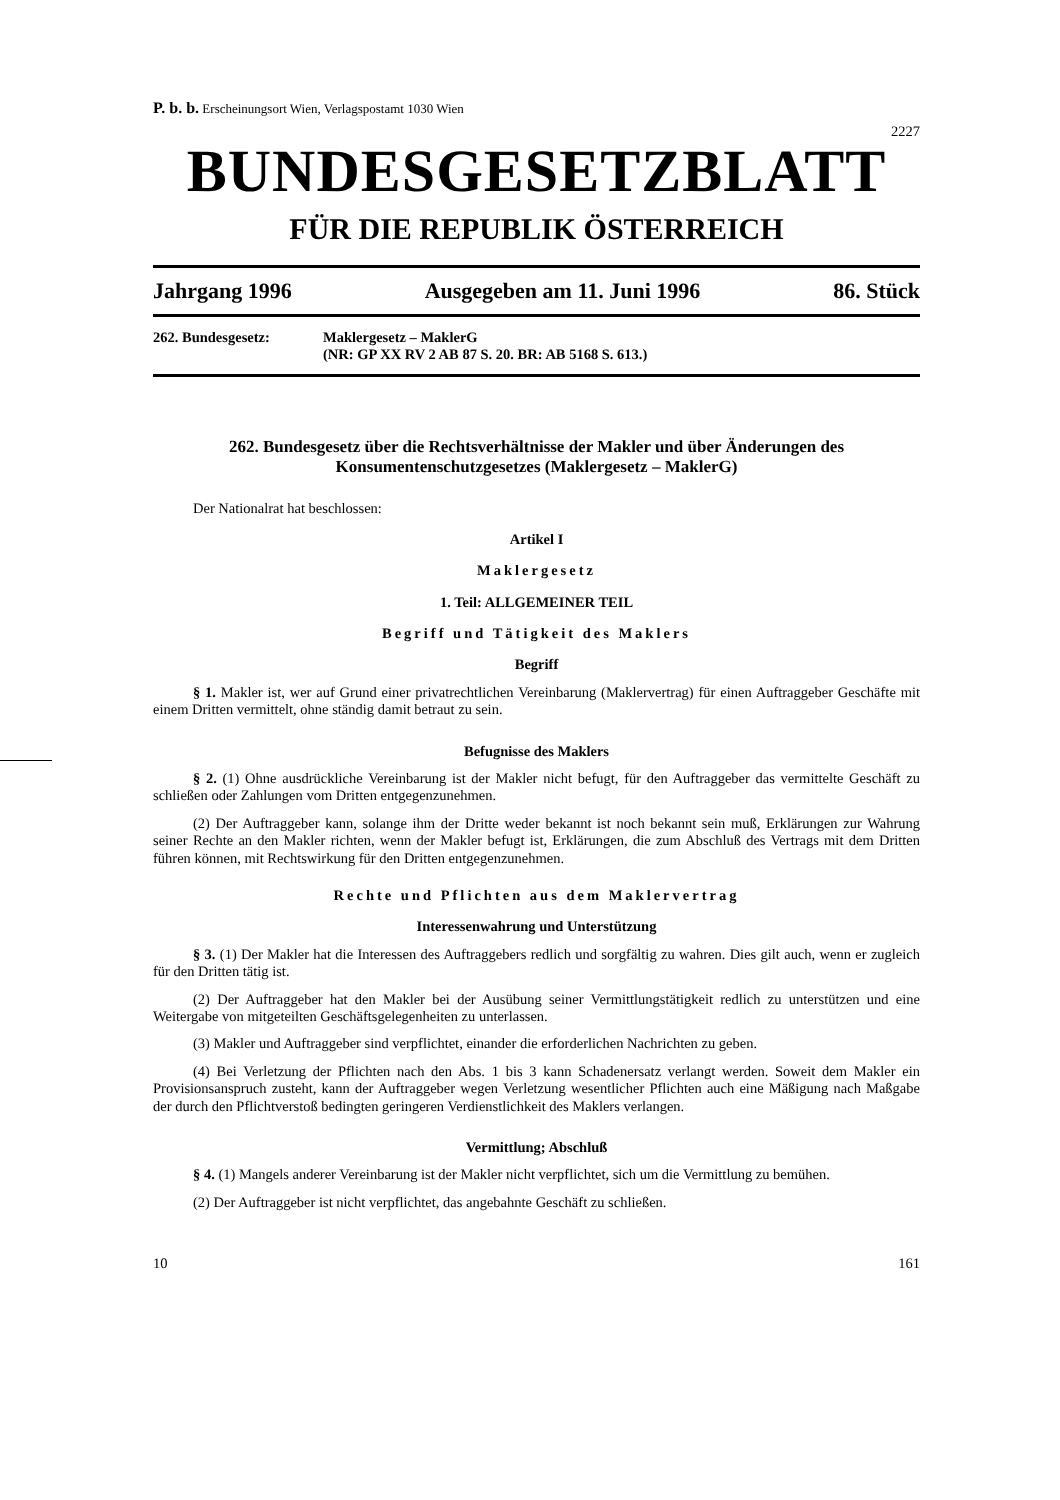P. b. b. Erscheinungsort Wien, Verlagspostamt 1030 Wien
2227
BUNDESGESETZBLATT
FÜR DIE REPUBLIK ÖSTERREICH
Jahrgang 1996 Ausgegeben am 11. Juni 1996 86. Stück
262. Bundesgesetz: Maklergesetz – MaklerG
(NR: GP XX RV 2 AB 87 S. 20. BR: AB 5168 S. 613.)
262. Bundesgesetz über die Rechtsverhältnisse der Makler und über Änderungen des Konsumentenschutzgesetzes (Maklergesetz – MaklerG)
Der Nationalrat hat beschlossen:
Artikel I
Maklergesetz
1. Teil: ALLGEMEINER TEIL
Begriff und Tätigkeit des Maklers
Begriff
§ 1. Makler ist, wer auf Grund einer privatrechtlichen Vereinbarung (Maklervertrag) für einen Auftraggeber Geschäfte mit einem Dritten vermittelt, ohne ständig damit betraut zu sein.
Befugnisse des Maklers
§ 2. (1) Ohne ausdrückliche Vereinbarung ist der Makler nicht befugt, für den Auftraggeber das vermittelte Geschäft zu schließen oder Zahlungen vom Dritten entgegenzunehmen.
(2) Der Auftraggeber kann, solange ihm der Dritte weder bekannt ist noch bekannt sein muß, Erklärungen zur Wahrung seiner Rechte an den Makler richten, wenn der Makler befugt ist, Erklärungen, die zum Abschluß des Vertrags mit dem Dritten führen können, mit Rechtswirkung für den Dritten entgegenzunehmen.
Rechte und Pflichten aus dem Maklervertrag
Interessenwahrung und Unterstützung
§ 3. (1) Der Makler hat die Interessen des Auftraggebers redlich und sorgfältig zu wahren. Dies gilt auch, wenn er zugleich für den Dritten tätig ist.
(2) Der Auftraggeber hat den Makler bei der Ausübung seiner Vermittlungstätigkeit redlich zu unterstützen und eine Weitergabe von mitgeteilten Geschäftsgelegenheiten zu unterlassen.
(3) Makler und Auftraggeber sind verpflichtet, einander die erforderlichen Nachrichten zu geben.
(4) Bei Verletzung der Pflichten nach den Abs. 1 bis 3 kann Schadenersatz verlangt werden. Soweit dem Makler ein Provisionsanspruch zusteht, kann der Auftraggeber wegen Verletzung wesentlicher Pflichten auch eine Mäßigung nach Maßgabe der durch den Pflichtverstoß bedingten geringeren Verdienstlichkeit des Maklers verlangen.
Vermittlung; Abschluß
§ 4. (1) Mangels anderer Vereinbarung ist der Makler nicht verpflichtet, sich um die Vermittlung zu bemühen.
(2) Der Auftraggeber ist nicht verpflichtet, das angebahnte Geschäft zu schließen.
10 161